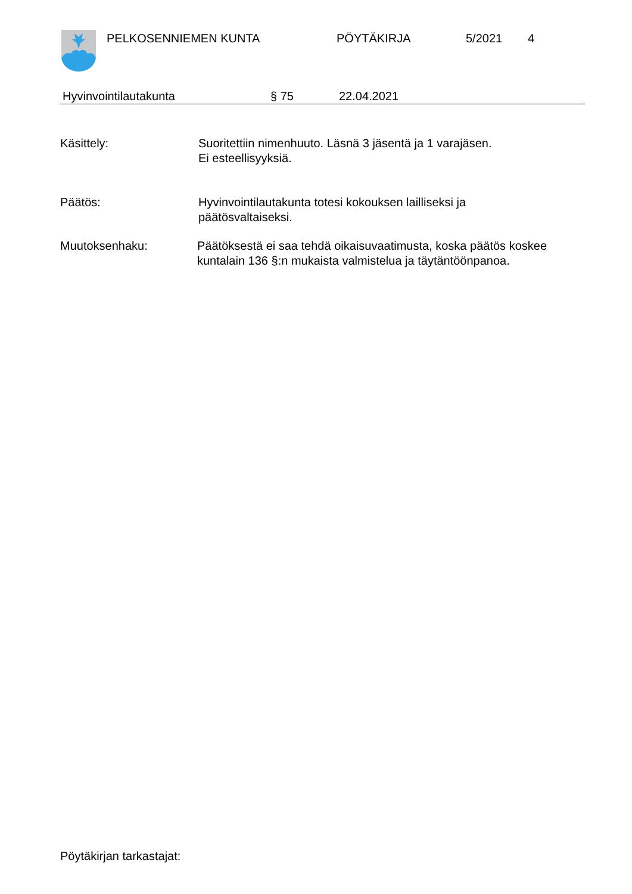PELKOSENNIEMEN KUNTA PÖYTÄKIRJA 5/2021 4
Hyvinvointilautakunta § 75 22.04.2021
Käsittely: Suoritettiin nimenhuuto. Läsnä 3 jäsentä ja 1 varajäsen.
Ei esteellisyyksiä.
Päätös: Hyvinvointilautakunta totesi kokouksen lailliseksi ja
päätösvaltaiseksi.
Muutoksenhaku: Päätöksestä ei saa tehdä oikaisuvaatimusta, koska päätös koskee
kuntalain 136 §:n mukaista valmistelua ja täytäntöönpanoa.
Pöytäkirjan tarkastajat: